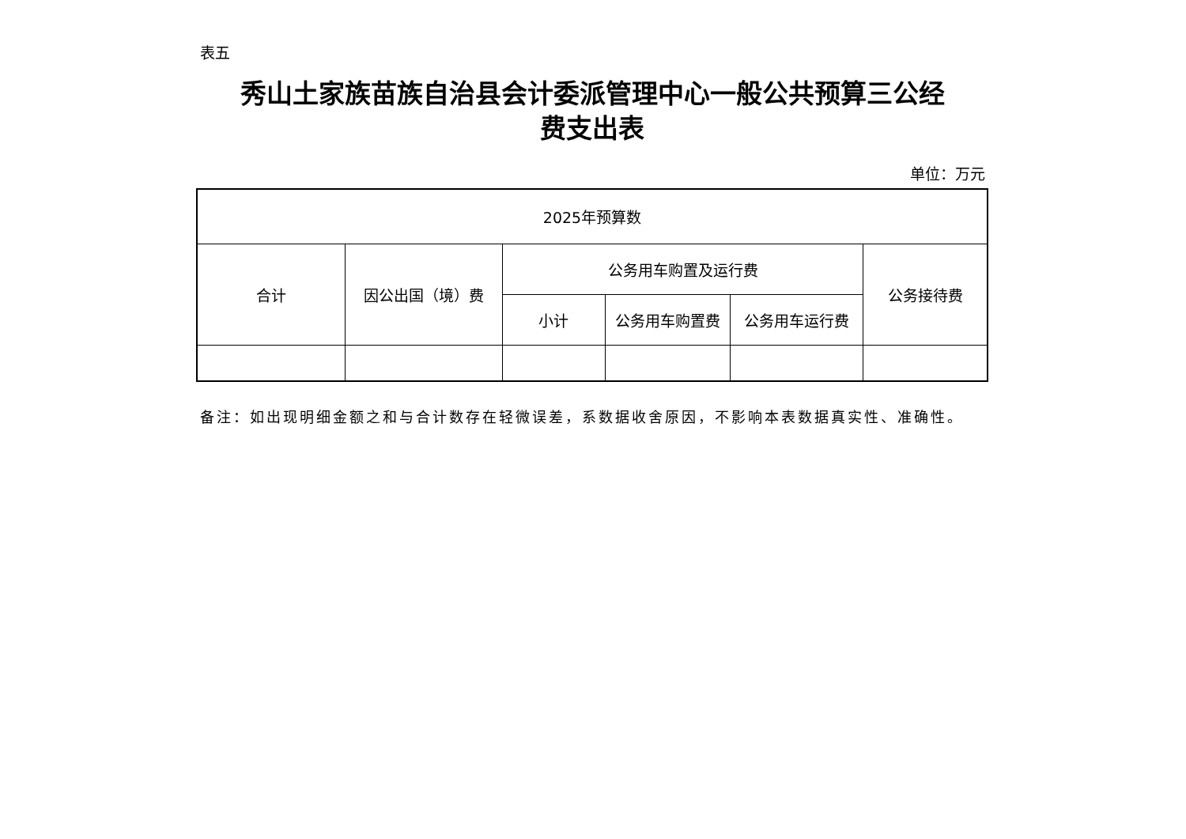表五
秀山土家族苗族自治县会计委派管理中心一般公共预算三公经
费支出表
单位：万元
| 2025年预算数 | | | | | |
| 合计 | 因公出国（境）费 | 公务用车购置及运行费 | | | 公务接待费 |
| | | 小计 | 公务用车购置费 | 公务用车运行费 | |
备注：如出现明细金额之和与合计数存在轻微误差，系数据收舍原因，不影响本表数据真实性、准确性。